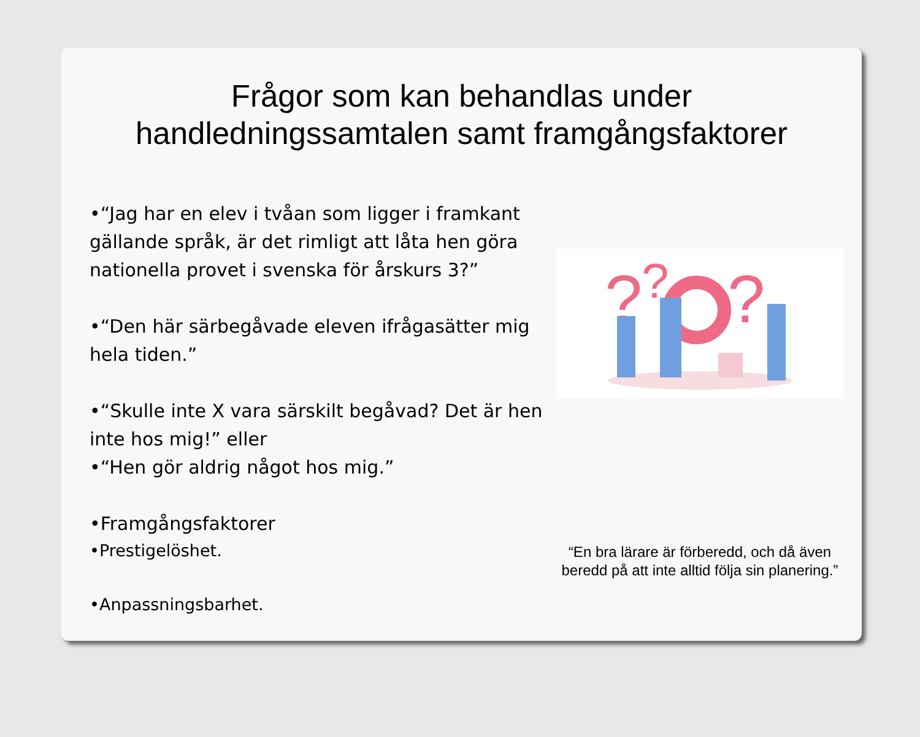Frågor som kan behandlas under
handledningssamtalen samt framgångsfaktorer
•“Jag har en elev i tvåan som ligger i framkant gällande språk, är det rimligt att låta hen göra nationella provet i svenska för årskurs 3?”
•“Den här särbegåvade eleven ifrågasätter mig hela tiden.”
•“Skulle inte X vara särskilt begåvad? Det är hen inte hos mig!” eller
•“Hen gör aldrig något hos mig.”
•Framgångsfaktorer
•Prestigelöshet.
•Anpassningsbarhet.
?
?
?
“En bra lärare är förberedd, och då även beredd på att inte alltid följa sin planering.”